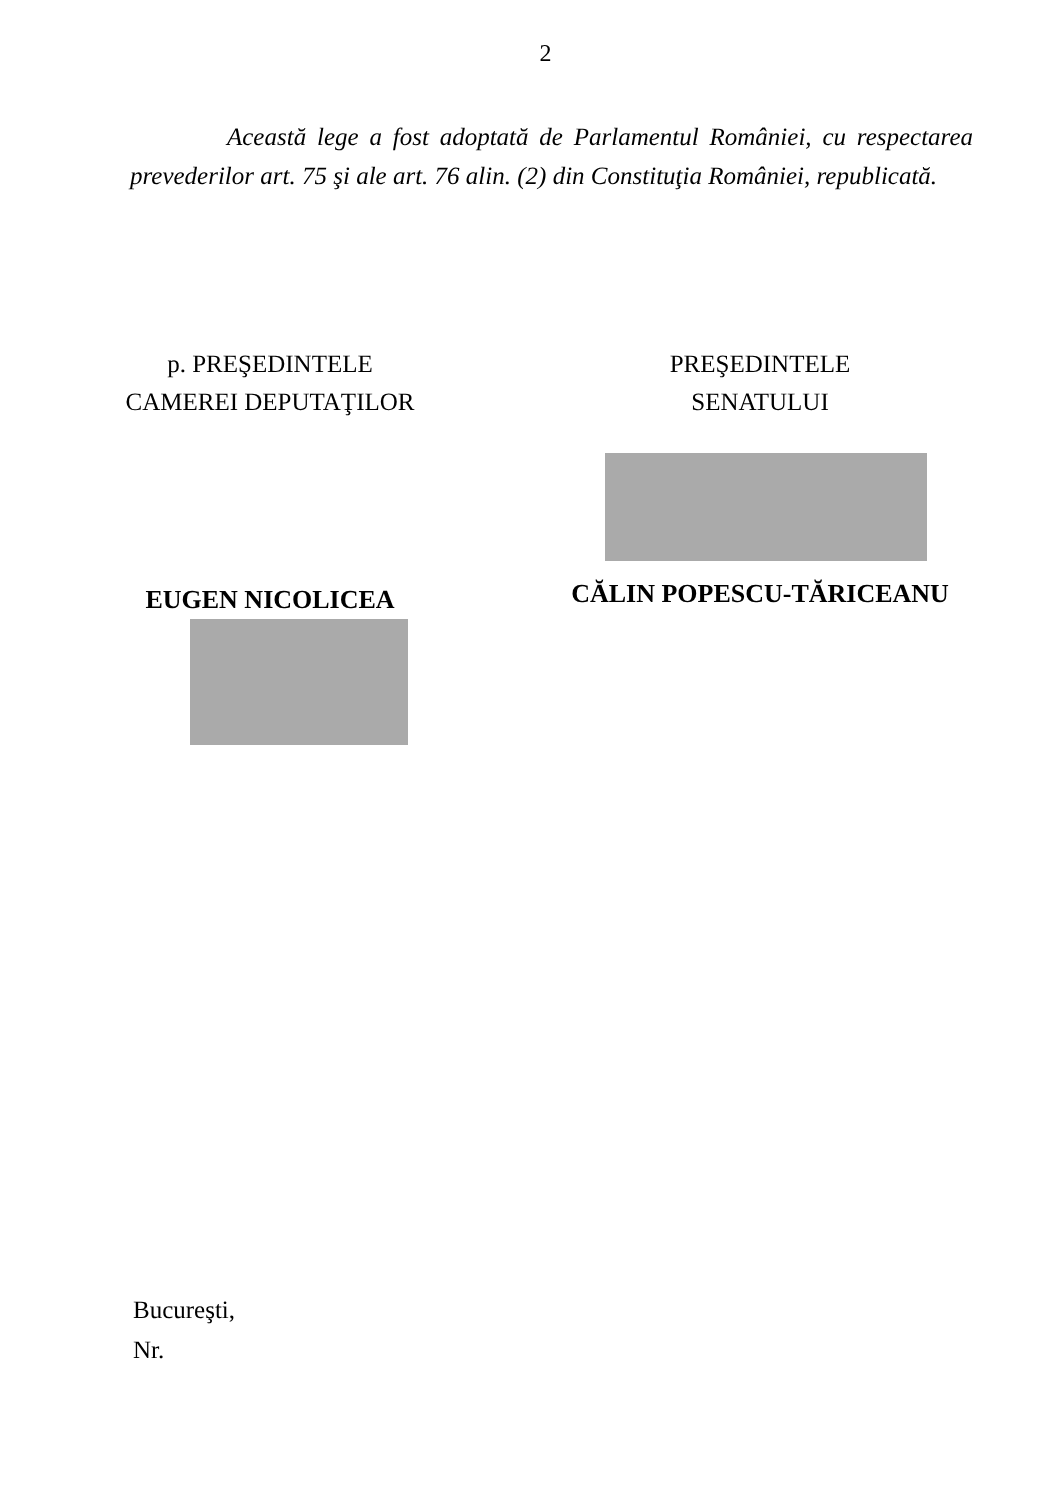2
Această lege a fost adoptată de Parlamentul României, cu respectarea prevederilor art. 75 şi ale art. 76 alin. (2) din Constituţia României, republicată.
p. PREŞEDINTELE
CAMEREI DEPUTAŢILOR
EUGEN NICOLICEA
PREŞEDINTELE
SENATULUI
CĂLIN POPESCU-TĂRICEANU
Bucureşti,
Nr.